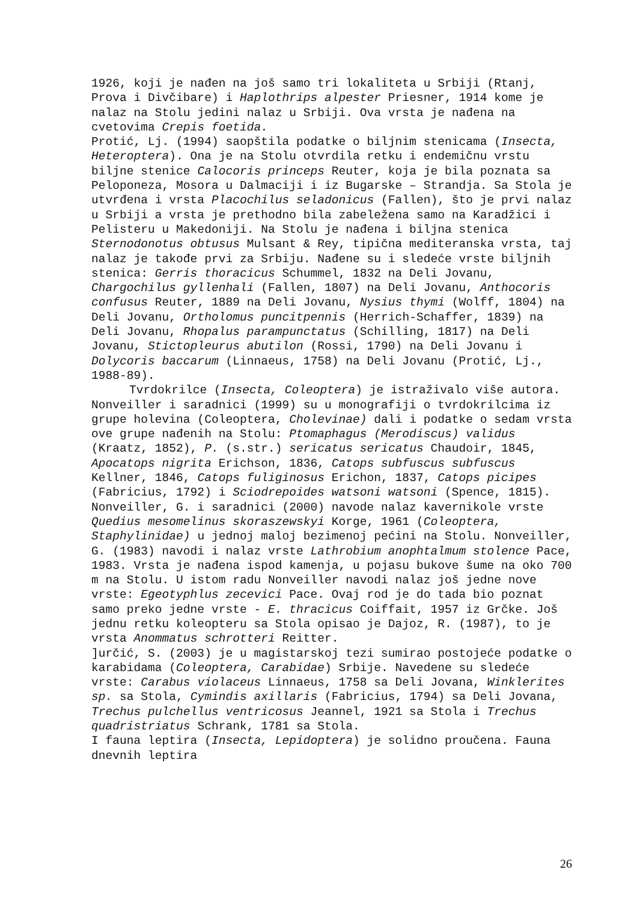1926, koji je nađen na još samo tri lokaliteta u Srbiji (Rtanj, Prova i Divčibare) i Haplothrips alpester Priesner, 1914 kome je nalaz na Stolu jedini nalaz u Srbiji. Ova vrsta je nađena na cvetovima Crepis foetida.
Protić, Lj. (1994) saopštila podatke o biljnim stenicama (Insecta, Heteroptera). Ona je na Stolu otvrdila retku i endemičnu vrstu biljne stenice Calocoris princeps Reuter, koja je bila poznata sa Peloponeza, Mosora u Dalmaciji i iz Bugarske – Strandja. Sa Stola je utvrđena i vrsta Placochilus seladonicus (Fallen), što je prvi nalaz u Srbiji a vrsta je prethodno bila zabeležena samo na Karadžici i Pelisteru u Makedoniji. Na Stolu je nađena i biljna stenica Sternodonotus obtusus Mulsant & Rey, tipična mediteranska vrsta, taj nalaz je takođe prvi za Srbiju. Nađene su i sledeće vrste biljnih stenica: Gerris thoracicus Schummel, 1832 na Deli Jovanu, Chargochilus gyllenhali (Fallen, 1807) na Deli Jovanu, Anthocoris confusus Reuter, 1889 na Deli Jovanu, Nysius thymi (Wolff, 1804) na Deli Jovanu, Ortholomus puncitpennis (Herrich-Schaffer, 1839) na Deli Jovanu, Rhopalus parampunctatus (Schilling, 1817) na Deli Jovanu, Stictopleurus abutilon (Rossi, 1790) na Deli Jovanu i Dolycoris baccarum (Linnaeus, 1758) na Deli Jovanu (Protić, Lj., 1988-89).
Tvrdokrilce (Insecta, Coleoptera) je istraživalo više autora. Nonveiller i saradnici (1999) su u monografiji o tvrdokrilcima iz grupe holevina (Coleoptera, Cholevinae) dali i podatke o sedam vrsta ove grupe nađenih na Stolu: Ptomaphagus (Merodiscus) validus (Kraatz, 1852), P. (s.str.) sericatus sericatus Chaudoir, 1845, Apocatops nigrita Erichson, 1836, Catops subfuscus subfuscus Kellner, 1846, Catops fuliginosus Erichon, 1837, Catops picipes (Fabricius, 1792) i Sciodrepoides watsoni watsoni (Spence, 1815). Nonveiller, G. i saradnici (2000) navode nalaz kavernikole vrste Quedius mesomelinus skoraszewskyi Korge, 1961 (Coleoptera, Staphylinidae) u jednoj maloj bezimenoj pećini na Stolu. Nonveiller, G. (1983) navodi i nalaz vrste Lathrobium anophtalmum stolence Pace, 1983. Vrsta je nađena ispod kamenja, u pojasu bukove šume na oko 700 m na Stolu. U istom radu Nonveiller navodi nalaz još jedne nove vrste: Egeotyphlus zecevici Pace. Ovaj rod je do tada bio poznat samo preko jedne vrste - E. thracicus Coiffait, 1957 iz Grčke. Još jednu retku koleopteru sa Stola opisao je Dajoz, R. (1987), to je vrsta Anommatus schrotteri Reitter.
]určić, S. (2003) je u magistarskoj tezi sumirao postojeće podatke o karabidama (Coleoptera, Carabidae) Srbije. Navedene su sledeće vrste: Carabus violaceus Linnaeus, 1758 sa Deli Jovana, Winklerites sp. sa Stola, Cymindis axillaris (Fabricius, 1794) sa Deli Jovana, Trechus pulchellus ventricosus Jeannel, 1921 sa Stola i Trechus quadristriatus Schrank, 1781 sa Stola.
I fauna leptira (Insecta, Lepidoptera) je solidno proučena. Fauna dnevnih leptira
26